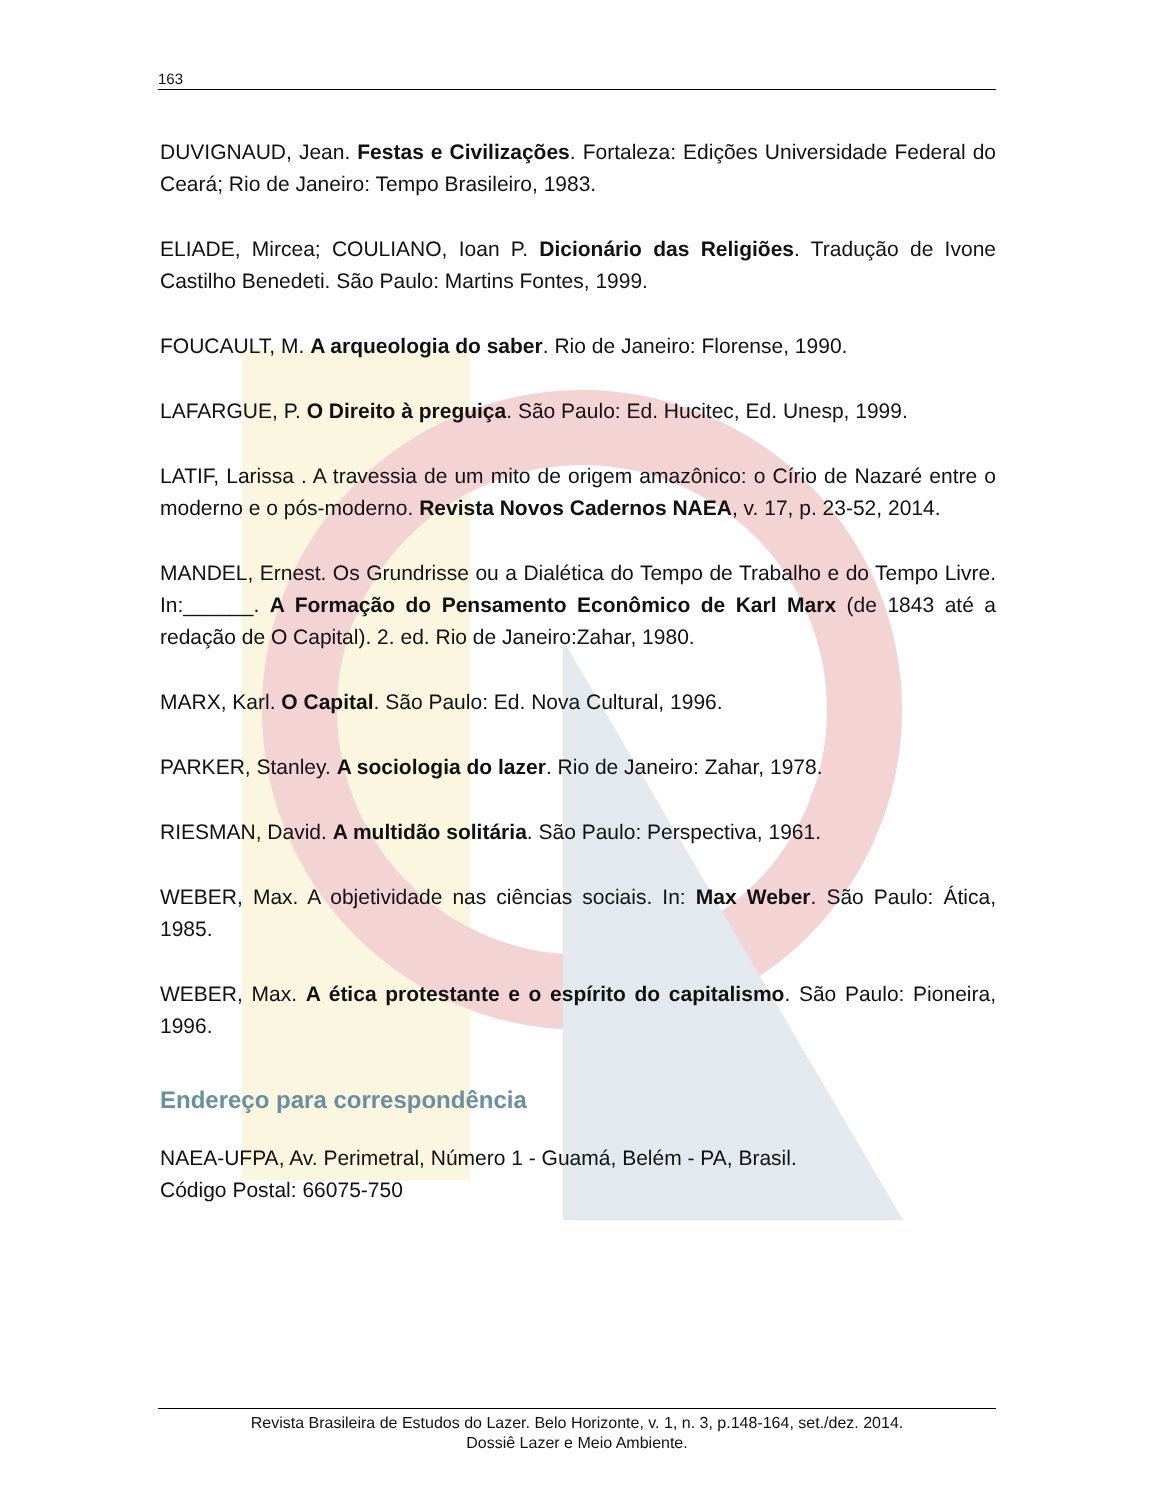163
DUVIGNAUD, Jean. Festas e Civilizações. Fortaleza: Edições Universidade Federal do Ceará; Rio de Janeiro: Tempo Brasileiro, 1983.
ELIADE, Mircea; COULIANO, Ioan P. Dicionário das Religiões. Tradução de Ivone Castilho Benedeti. São Paulo: Martins Fontes, 1999.
FOUCAULT, M. A arqueologia do saber. Rio de Janeiro: Florense, 1990.
LAFARGUE, P. O Direito à preguiça. São Paulo: Ed. Hucitec, Ed. Unesp, 1999.
LATIF, Larissa . A travessia de um mito de origem amazônico: o Círio de Nazaré entre o moderno e o pós-moderno. Revista Novos Cadernos NAEA, v. 17, p. 23-52, 2014.
MANDEL, Ernest. Os Grundrisse ou a Dialética do Tempo de Trabalho e do Tempo Livre. In:______. A Formação do Pensamento Econômico de Karl Marx (de 1843 até a redação de O Capital). 2. ed. Rio de Janeiro:Zahar, 1980.
MARX, Karl. O Capital. São Paulo: Ed. Nova Cultural, 1996.
PARKER, Stanley. A sociologia do lazer. Rio de Janeiro: Zahar, 1978.
RIESMAN, David. A multidão solitária. São Paulo: Perspectiva, 1961.
WEBER, Max. A objetividade nas ciências sociais. In: Max Weber. São Paulo: Ática, 1985.
WEBER, Max. A ética protestante e o espírito do capitalismo. São Paulo: Pioneira, 1996.
Endereço para correspondência
NAEA-UFPA, Av. Perimetral, Número 1 - Guamá, Belém - PA, Brasil.
Código Postal: 66075-750
Revista Brasileira de Estudos do Lazer. Belo Horizonte, v. 1, n. 3, p.148-164, set./dez. 2014.
Dossiê Lazer e Meio Ambiente.